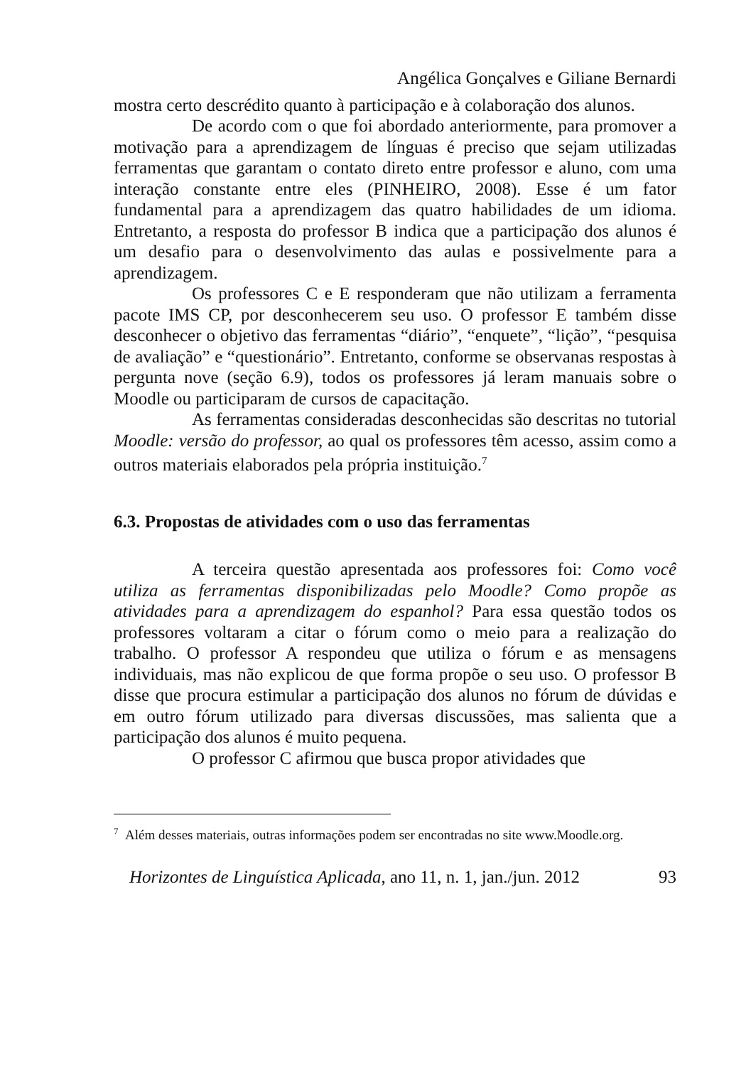Angélica Gonçalves e Giliane Bernardi
mostra certo descrédito quanto à participação e à colaboração dos alunos.
De acordo com o que foi abordado anteriormente, para promover a motivação para a aprendizagem de línguas é preciso que sejam utilizadas ferramentas que garantam o contato direto entre professor e aluno, com uma interação constante entre eles (PINHEIRO, 2008). Esse é um fator fundamental para a aprendizagem das quatro habilidades de um idioma. Entretanto, a resposta do professor B indica que a participação dos alunos é um desafio para o desenvolvimento das aulas e possivelmente para a aprendizagem.
Os professores C e E responderam que não utilizam a ferramenta pacote IMS CP, por desconhecerem seu uso. O professor E também disse desconhecer o objetivo das ferramentas “diário”, “enquete”, “lição”, “pesquisa de avaliação” e “questionário”. Entretanto, conforme se observanas respostas à pergunta nove (seção 6.9), todos os professores já leram manuais sobre o Moodle ou participaram de cursos de capacitação.
As ferramentas consideradas desconhecidas são descritas no tutorial Moodle: versão do professor, ao qual os professores têm acesso, assim como a outros materiais elaborados pela própria instituição.<sup>7</sup>
6.3. Propostas de atividades com o uso das ferramentas
A terceira questão apresentada aos professores foi: Como você utiliza as ferramentas disponibilizadas pelo Moodle? Como propõe as atividades para a aprendizagem do espanhol? Para essa questão todos os professores voltaram a citar o fórum como o meio para a realização do trabalho. O professor A respondeu que utiliza o fórum e as mensagens individuais, mas não explicou de que forma propõe o seu uso. O professor B disse que procura estimular a participação dos alunos no fórum de dúvidas e em outro fórum utilizado para diversas discussões, mas salienta que a participação dos alunos é muito pequena.
O professor C afirmou que busca propor atividades que
<sup>7</sup> Além desses materiais, outras informações podem ser encontradas no site www.Moodle.org.
Horizontes de Linguística Aplicada, ano 11, n. 1, jan./jun. 2012 93